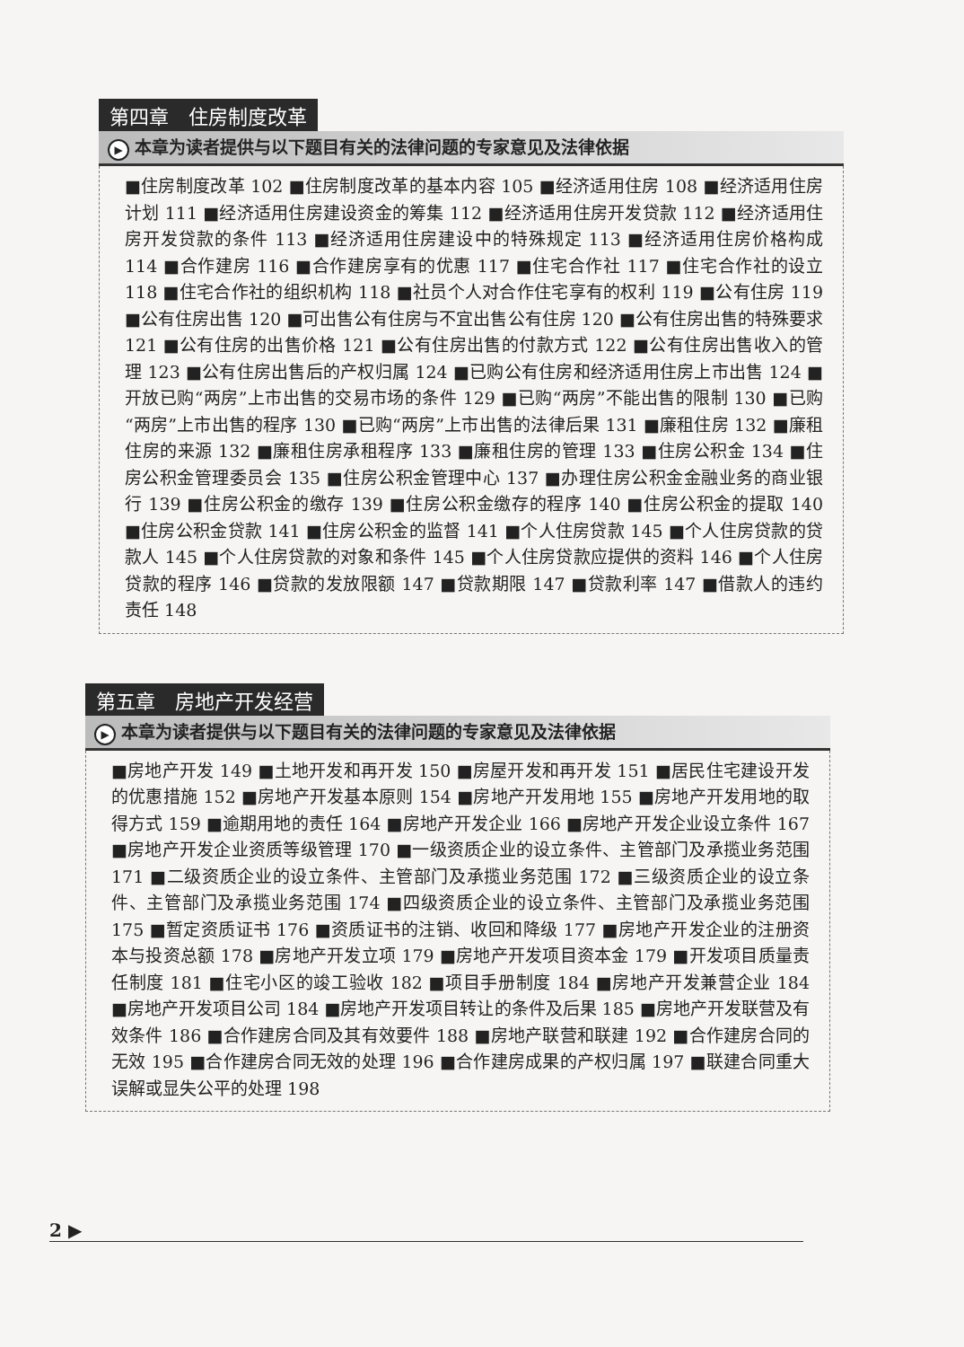第四章　住房制度改革
▶ 本章为读者提供与以下题目有关的法律问题的专家意见及法律依据
■住房制度改革 102 ■住房制度改革的基本内容 105 ■经济适用住房 108 ■经济适用住房计划 111 ■经济适用住房建设资金的筹集 112 ■经济适用住房开发贷款 112 ■经济适用住房开发贷款的条件 113 ■经济适用住房建设中的特殊规定 113 ■经济适用住房价格构成 114 ■合作建房 116 ■合作建房享有的优惠 117 ■住宅合作社 117 ■住宅合作社的设立 118 ■住宅合作社的组织机构 118 ■社员个人对合作住宅享有的权利 119 ■公有住房 119 ■公有住房出售 120 ■可出售公有住房与不宜出售公有住房 120 ■公有住房出售的特殊要求 121 ■公有住房的出售价格 121 ■公有住房出售的付款方式 122 ■公有住房出售收入的管理 123 ■公有住房出售后的产权归属 124 ■已购公有住房和经济适用住房上市出售 124 ■开放已购“两房”上市出售的交易市场的条件 129 ■已购“两房”不能出售的限制 130 ■已购“两房”上市出售的程序 130 ■已购“两房”上市出售的法律后果 131 ■廉租住房 132 ■廉租住房的来源 132 ■廉租住房承租程序 133 ■廉租住房的管理 133 ■住房公积金 134 ■住房公积金管理委员会 135 ■住房公积金管理中心 137 ■办理住房公积金金融业务的商业银行 139 ■住房公积金的缴存 139 ■住房公积金缴存的程序 140 ■住房公积金的提取 140 ■住房公积金贷款 141 ■住房公积金的监督 141 ■个人住房贷款 145 ■个人住房贷款的贷款人 145 ■个人住房贷款的对象和条件 145 ■个人住房贷款应提供的资料 146 ■个人住房贷款的程序 146 ■贷款的发放限额 147 ■贷款期限 147 ■贷款利率 147 ■借款人的违约责任 148
第五章　房地产开发经营
▶ 本章为读者提供与以下题目有关的法律问题的专家意见及法律依据
■房地产开发 149 ■土地开发和再开发 150 ■房屋开发和再开发 151 ■居民住宅建设开发的优惠措施 152 ■房地产开发基本原则 154 ■房地产开发用地 155 ■房地产开发用地的取得方式 159 ■逾期用地的责任 164 ■房地产开发企业 166 ■房地产开发企业设立条件 167 ■房地产开发企业资质等级管理 170 ■一级资质企业的设立条件、主管部门及承揽业务范围 171 ■二级资质企业的设立条件、主管部门及承揽业务范围 172 ■三级资质企业的设立条件、主管部门及承揽业务范围 174 ■四级资质企业的设立条件、主管部门及承揽业务范围 175 ■暂定资质证书 176 ■资质证书的注销、收回和降级 177 ■房地产开发企业的注册资本与投资总额 178 ■房地产开发立项 179 ■房地产开发项目资本金 179 ■开发项目质量责任制度 181 ■住宅小区的竣工验收 182 ■项目手册制度 184 ■房地产开发兼营企业 184 ■房地产开发项目公司 184 ■房地产开发项目转让的条件及后果 185 ■房地产开发联营及有效条件 186 ■合作建房合同及其有效要件 188 ■房地产联营和联建 192 ■合作建房合同的无效 195 ■合作建房合同无效的处理 196 ■合作建房成果的产权归属 197 ■联建合同重大误解或显失公平的处理 198
2 ▶